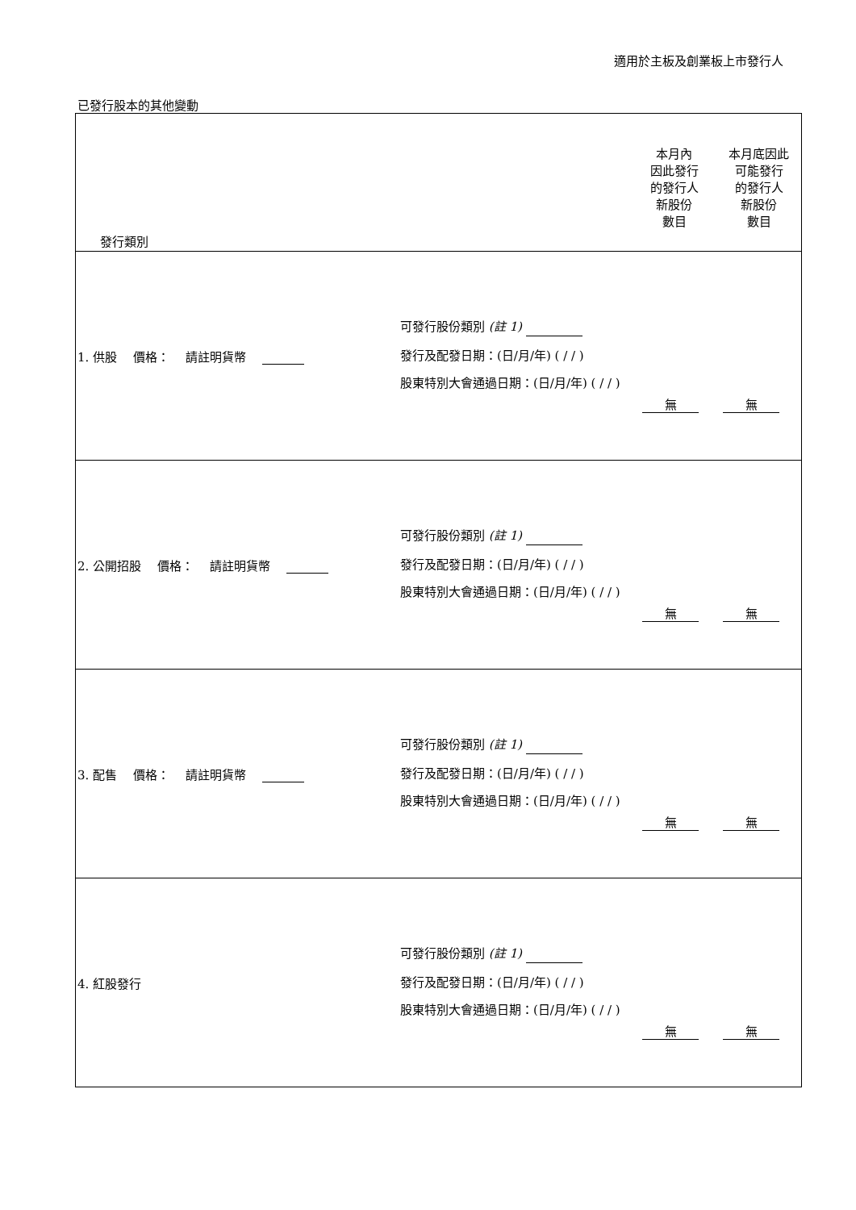適用於主板及創業板上市發行人
已發行股本的其他變動
| 發行類別 本月內 因此發行 的發行人 新股份 數目 本月底因此 可能發行 的發行人 新股份 數目 |
| 1. 供股 價格： 請註明貨幣 可發行股份類別 (註 1) 發行及配發日期：(日/月/年) ( / / ) 股東特別大會通過日期：(日/月/年) ( / / ) 無 無 |
| 2. 公開招股 價格： 請註明貨幣 可發行股份類別 (註 1) 發行及配發日期：(日/月/年) ( / / ) 股東特別大會通過日期：(日/月/年) ( / / ) 無 無 |
| 3. 配售 價格： 請註明貨幣 可發行股份類別 (註 1) 發行及配發日期：(日/月/年) ( / / ) 股東特別大會通過日期：(日/月/年) ( / / ) 無 無 |
| 4. 紅股發行 可發行股份類別 (註 1) 發行及配發日期：(日/月/年) ( / / ) 股東特別大會通過日期：(日/月/年) ( / / ) 無 無 |